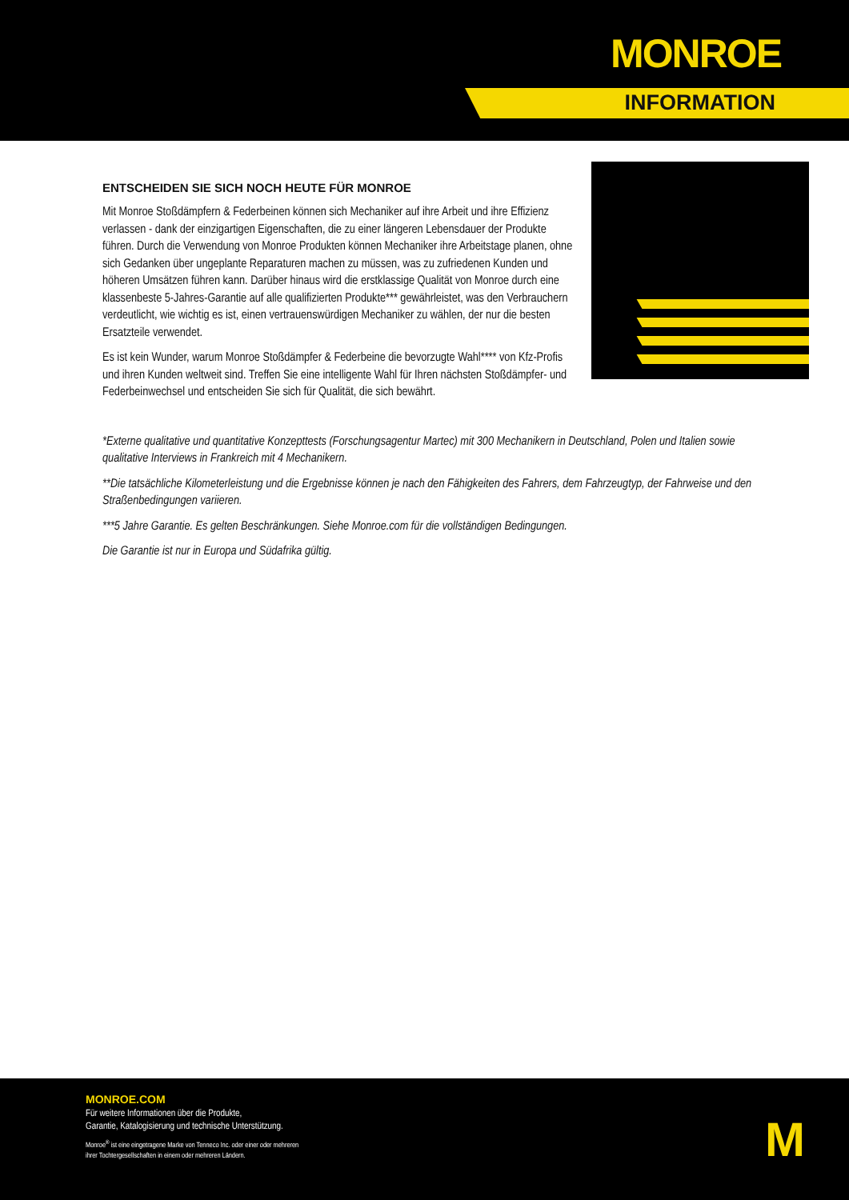MONROE
INFORMATION
ENTSCHEIDEN SIE SICH NOCH HEUTE FÜR MONROE
Mit Monroe Stoßdämpfern & Federbeinen können sich Mechaniker auf ihre Arbeit und ihre Effizienz verlassen - dank der einzigartigen Eigenschaften, die zu einer längeren Lebensdauer der Produkte führen. Durch die Verwendung von Monroe Produkten können Mechaniker ihre Arbeitstage planen, ohne sich Gedanken über ungeplante Reparaturen machen zu müssen, was zu zufriedenen Kunden und höheren Umsätzen führen kann. Darüber hinaus wird die erstklassige Qualität von Monroe durch eine klassenbeste 5-Jahres-Garantie auf alle qualifizierten Produkte*** gewährleistet, was den Verbrauchern verdeutlicht, wie wichtig es ist, einen vertrauenswürdigen Mechaniker zu wählen, der nur die besten Ersatzteile verwendet.
Es ist kein Wunder, warum Monroe Stoßdämpfer & Federbeine die bevorzugte Wahl**** von Kfz-Profis und ihren Kunden weltweit sind. Treffen Sie eine intelligente Wahl für Ihren nächsten Stoßdämpfer- und Federbeinwechsel und entscheiden Sie sich für Qualität, die sich bewährt.
*Externe qualitative und quantitative Konzepttests (Forschungsagentur Martec) mit 300 Mechanikern in Deutschland, Polen und Italien sowie qualitative Interviews in Frankreich mit 4 Mechanikern.
**Die tatsächliche Kilometerleistung und die Ergebnisse können je nach den Fähigkeiten des Fahrers, dem Fahrzeugtyp, der Fahrweise und den Straßenbedingungen variieren.
***5 Jahre Garantie. Es gelten Beschränkungen. Siehe Monroe.com für die vollständigen Bedingungen.
Die Garantie ist nur in Europa und Südafrika gültig.
MONROE.COM
Für weitere Informationen über die Produkte,
Garantie, Katalogisierung und technische Unterstützung.
Monroe<sup>®</sup> ist eine eingetragene Marke von Tenneco Inc. oder einer oder mehreren
ihrer Tochtergesellschaften in einem oder mehreren Ländern.
M